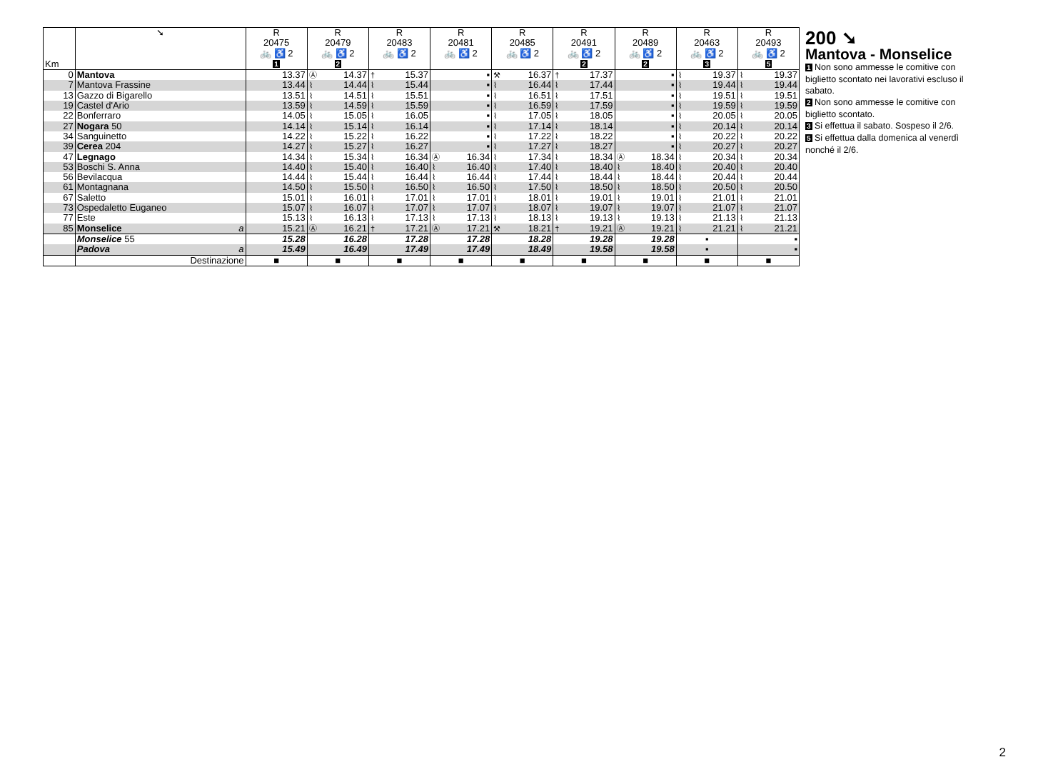| Km | ➘ | R 20475 🚲 ♿ 2 1 | | R 20479 🚲 ♿ 2 2 | | R 20483 🚲 ♿ 2 | | R 20481 🚲 ♿ 2 | | R 20485 🚲 ♿ 2 | | R 20491 🚲 ♿ 2 2 | | R 20489 🚲 ♿ 2 2 | | R 20463 🚲 ♿ 2 3 | | R 20493 🚲 ♿ 2 5 | |
| --- | --- | --- | --- | --- | --- | --- | --- | --- | --- | --- | --- | --- | --- | --- | --- | --- | --- | --- | --- |
| 0 | Mantova | | 13.37 | Ⓐ | 14.37 | † | 15.37 | | ▪ | ⚒ | 16.37 | † | 17.37 | | ▪ | ⌇ | 19.37 | ⌇ | 19.37 |
| 7 | Mantova Frassine | | 13.44 | ⌇ | 14.44 | ⌇ | 15.44 | | ▪ | ⌇ | 16.44 | ⌇ | 17.44 | | ▪ | ⌇ | 19.44 | ⌇ | 19.44 |
| 13 | Gazzo di Bigarello | | 13.51 | ⌇ | 14.51 | ⌇ | 15.51 | | ▪ | ⌇ | 16.51 | ⌇ | 17.51 | | ▪ | ⌇ | 19.51 | ⌇ | 19.51 |
| 19 | Castel d'Ario | | 13.59 | ⌇ | 14.59 | ⌇ | 15.59 | | ▪ | ⌇ | 16.59 | ⌇ | 17.59 | | ▪ | ⌇ | 19.59 | ⌇ | 19.59 |
| 22 | Bonferraro | | 14.05 | ⌇ | 15.05 | ⌇ | 16.05 | | ▪ | ⌇ | 17.05 | ⌇ | 18.05 | | ▪ | ⌇ | 20.05 | ⌇ | 20.05 |
| 27 | Nogara 50 | | 14.14 | ⌇ | 15.14 | ⌇ | 16.14 | | ▪ | ⌇ | 17.14 | ⌇ | 18.14 | | ▪ | ⌇ | 20.14 | ⌇ | 20.14 |
| 34 | Sanguinetto | | 14.22 | ⌇ | 15.22 | ⌇ | 16.22 | | ▪ | ⌇ | 17.22 | ⌇ | 18.22 | | ▪ | ⌇ | 20.22 | ⌇ | 20.22 |
| 39 | Cerea 204 | | 14.27 | ⌇ | 15.27 | ⌇ | 16.27 | | ▪ | ⌇ | 17.27 | ⌇ | 18.27 | | ▪ | ⌇ | 20.27 | ⌇ | 20.27 |
| 47 | Legnago | | 14.34 | ⌇ | 15.34 | ⌇ | 16.34 | Ⓐ | 16.34 | ⌇ | 17.34 | ⌇ | 18.34 | Ⓐ | 18.34 | ⌇ | 20.34 | ⌇ | 20.34 |
| 53 | Boschi S. Anna | | 14.40 | ⌇ | 15.40 | ⌇ | 16.40 | ⌇ | 16.40 | ⌇ | 17.40 | ⌇ | 18.40 | ⌇ | 18.40 | ⌇ | 20.40 | ⌇ | 20.40 |
| 56 | Bevilacqua | | 14.44 | ⌇ | 15.44 | ⌇ | 16.44 | ⌇ | 16.44 | ⌇ | 17.44 | ⌇ | 18.44 | ⌇ | 18.44 | ⌇ | 20.44 | ⌇ | 20.44 |
| 61 | Montagnana | | 14.50 | ⌇ | 15.50 | ⌇ | 16.50 | ⌇ | 16.50 | ⌇ | 17.50 | ⌇ | 18.50 | ⌇ | 18.50 | ⌇ | 20.50 | ⌇ | 20.50 |
| 67 | Saletto | | 15.01 | ⌇ | 16.01 | ⌇ | 17.01 | ⌇ | 17.01 | ⌇ | 18.01 | ⌇ | 19.01 | ⌇ | 19.01 | ⌇ | 21.01 | ⌇ | 21.01 |
| 73 | Ospedaletto Euganeo | | 15.07 | ⌇ | 16.07 | ⌇ | 17.07 | ⌇ | 17.07 | ⌇ | 18.07 | ⌇ | 19.07 | ⌇ | 19.07 | ⌇ | 21.07 | ⌇ | 21.07 |
| 77 | Este | | 15.13 | ⌇ | 16.13 | ⌇ | 17.13 | ⌇ | 17.13 | ⌇ | 18.13 | ⌇ | 19.13 | ⌇ | 19.13 | ⌇ | 21.13 | ⌇ | 21.13 |
| 85 | Monselice a | | 15.21 | Ⓐ | 16.21 | † | 17.21 | Ⓐ | 17.21 | ⚒ | 18.21 | † | 19.21 | Ⓐ | 19.21 | ⌇ | 21.21 | ⌇ | 21.21 |
| | Monselice 55 | | 15.28 | | 16.28 | | 17.28 | | 17.28 | | 18.28 | | 19.28 | | 19.28 | ▪ | | ▪ | |
| | Padova a | | 15.49 | | 16.49 | | 17.49 | | 17.49 | | 18.49 | | 19.58 | | 19.58 | ▪ | | ▪ | |
| | Destinazione | ■ | | ■ | | ■ | | ■ | | ■ | | ■ | | ■ | | ■ | | ■ | |
200 ➘
Mantova - Monselice
1 Non sono ammesse le comitive con biglietto scontato nei lavorativi escluso il sabato.
2 Non sono ammesse le comitive con biglietto scontato.
3 Si effettua il sabato. Sospeso il 2/6.
5 Si effettua dalla domenica al venerdì nonché il 2/6.
2